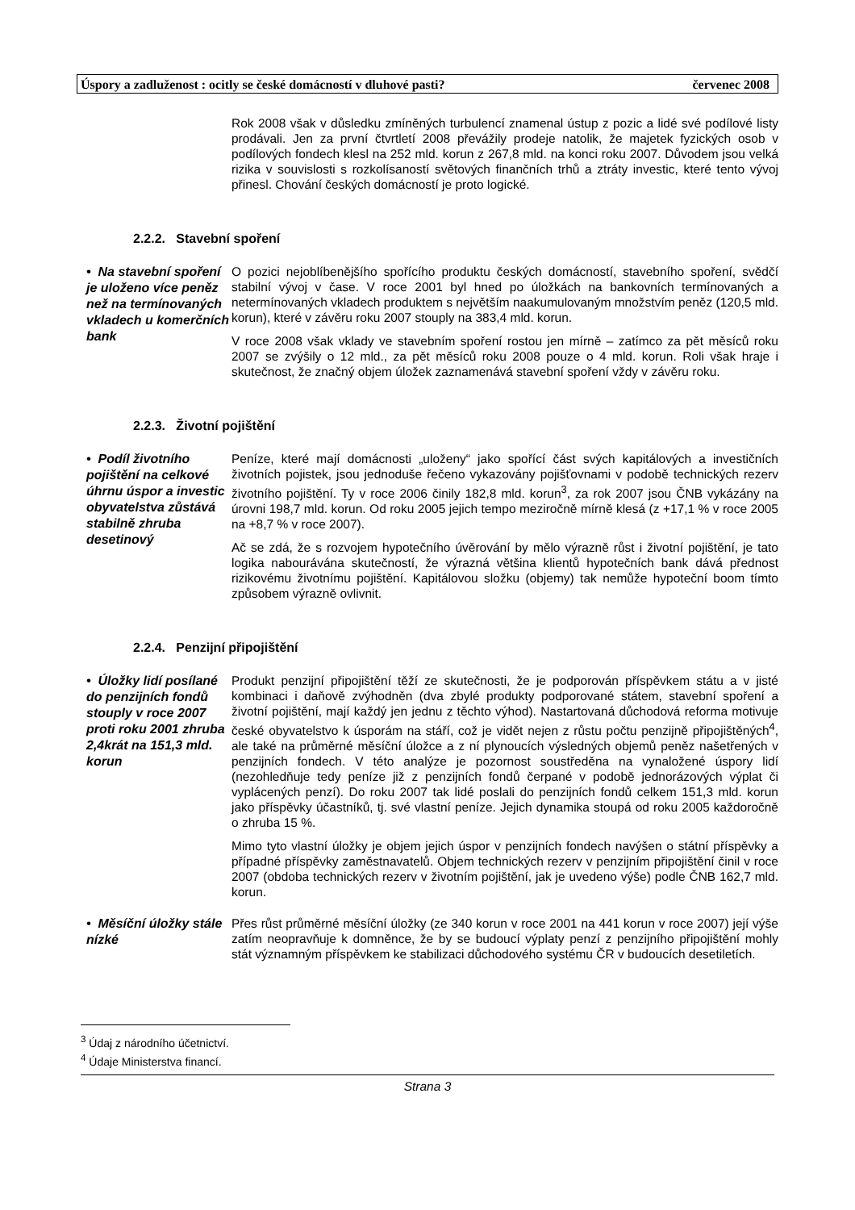Úspory a zadluženost : ocitly se české domácností v dluhové pasti? červenec 2008
Rok 2008 však v důsledku zmíněných turbulencí znamenal ústup z pozic a lidé své podílové listy prodávali. Jen za první čtvrtletí 2008 převážily prodeje natolik, že majetek fyzických osob v podílových fondech klesl na 252 mld. korun z 267,8 mld. na konci roku 2007. Důvodem jsou velká rizika v souvislosti s rozkolísaností světových finančních trhů a ztráty investic, které tento vývoj přinesl. Chování českých domácností je proto logické.
2.2.2. Stavební spoření
• Na stavební spoření je uloženo více peněz než na termínovaných vkladech u komerčních bank
O pozici nejoblíbenějšího spořícího produktu českých domácností, stavebního spoření, svědčí stabilní vývoj v čase. V roce 2001 byl hned po úložkách na bankovních termínovaných a netermínovaných vkladech produktem s největším naakumulovaným množstvím peněz (120,5 mld. korun), které v závěru roku 2007 stouply na 383,4 mld. korun.
V roce 2008 však vklady ve stavebním spoření rostou jen mírně – zatímco za pět měsíců roku 2007 se zvýšily o 12 mld., za pět měsíců roku 2008 pouze o 4 mld. korun. Roli však hraje i skutečnost, že značný objem úložek zaznamenává stavební spoření vždy v závěru roku.
2.2.3. Životní pojištění
• Podíl životního pojištění na celkové úhrnu úspor a investic obyvatelstva zůstává stabilně zhruba desetinový
Peníze, které mají domácnosti „uloženy“ jako spořící část svých kapitálových a investičních životních pojistek, jsou jednoduše řečeno vykazovány pojišťovnami v podobě technických rezerv životního pojištění. Ty v roce 2006 činily 182,8 mld. korun<sup>3</sup>, za rok 2007 jsou ČNB vykázány na úrovni 198,7 mld. korun. Od roku 2005 jejich tempo meziročně mírně klesá (z +17,1 % v roce 2005 na +8,7 % v roce 2007).
Ač se zdá, že s rozvojem hypotečního úvěrování by mělo výrazně růst i životní pojištění, je tato logika nabourávána skutečností, že výrazná většina klientů hypotečních bank dává přednost rizikovému životnímu pojištění. Kapitálovou složku (objemy) tak nemůže hypoteční boom tímto způsobem výrazně ovlivnit.
2.2.4. Penzijní připojištění
• Úložky lidí posílané do penzijních fondů stouply v roce 2007 proti roku 2001 zhruba 2,4krát na 151,3 mld. korun
Produkt penzijní připojištění těží ze skutečnosti, že je podporován příspěvkem státu a v jisté kombinaci i daňově zvýhodněn (dva zbylé produkty podporované státem, stavební spoření a životní pojištění, mají každý jen jednu z těchto výhod). Nastartovaná důchodová reforma motivuje české obyvatelstvo k úsporám na stáří, což je vidět nejen z růstu počtu penzijně připojištěných<sup>4</sup>, ale také na průměrné měsíční úložce a z ní plynoucích výsledných objemů peněz našetřených v penzijních fondech. V této analýze je pozornost soustředěna na vynaložené úspory lidí (nezohledňuje tedy peníze již z penzijních fondů čerpané v podobě jednorázových výplat či vyplácených penzí). Do roku 2007 tak lidé poslali do penzijních fondů celkem 151,3 mld. korun jako příspěvky účastníků, tj. své vlastní peníze. Jejich dynamika stoupá od roku 2005 každoročně o zhruba 15 %.
Mimo tyto vlastní úložky je objem jejich úspor v penzijních fondech navýšen o státní příspěvky a případné příspěvky zaměstnavatelů. Objem technických rezerv v penzijním připojištění činil v roce 2007 (obdoba technických rezerv v životním pojištění, jak je uvedeno výše) podle ČNB 162,7 mld. korun.
• Měsíční úložky stále nízké
Přes růst průměrné měsíční úložky (ze 340 korun v roce 2001 na 441 korun v roce 2007) její výše zatím neopravňuje k domněnce, že by se budoucí výplaty penzí z penzijního připojištění mohly stát významným příspěvkem ke stabilizaci důchodového systému ČR v budoucích desetiletích.
<sup>3</sup> Údaj z národního účetnictví.
<sup>4</sup> Údaje Ministerstva financí.
Strana 3